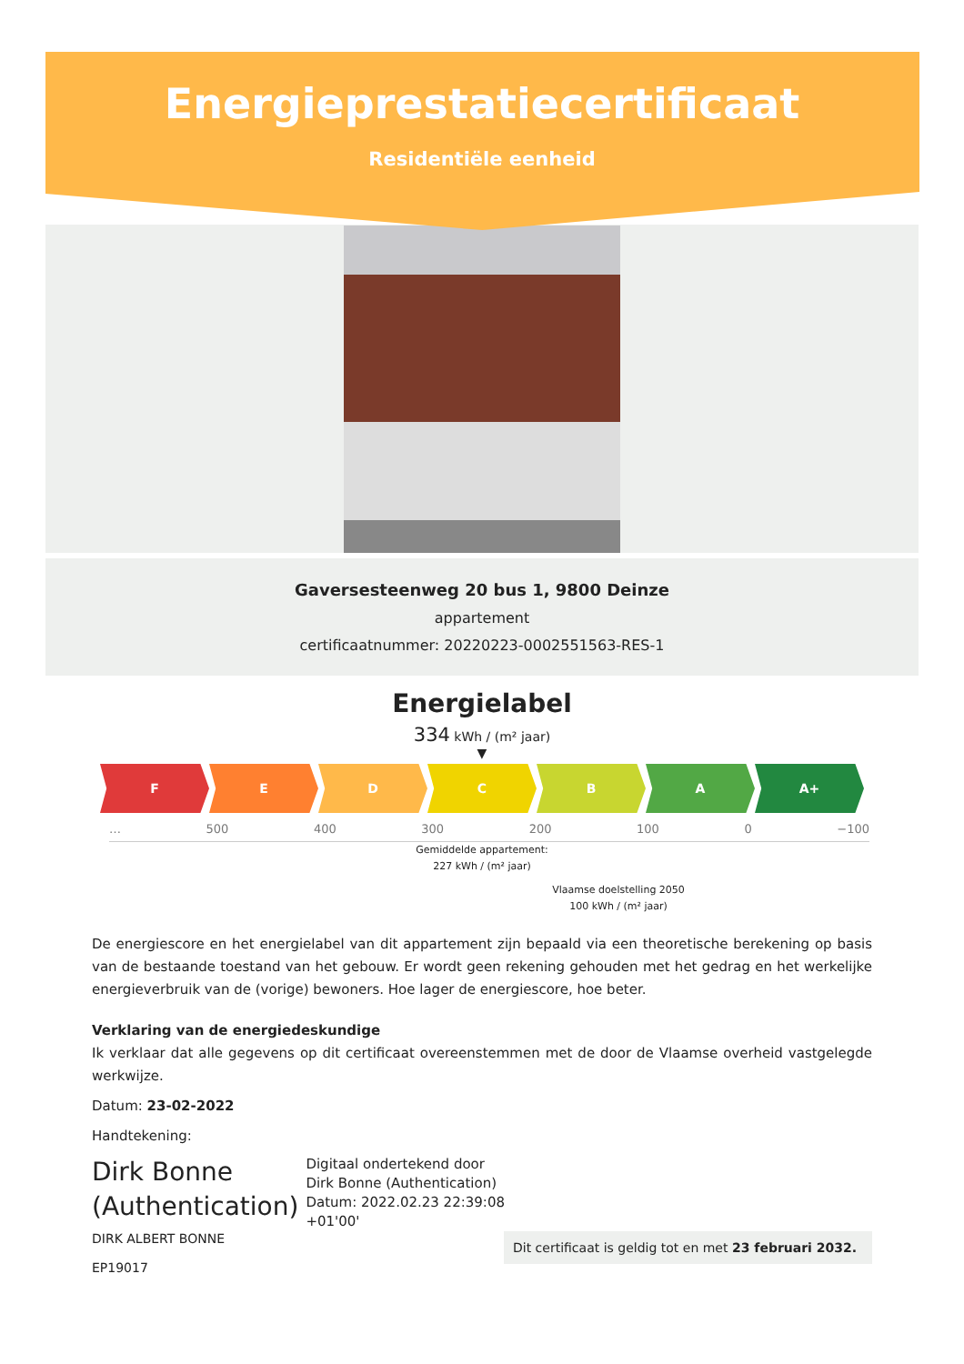Energieprestatiecertificaat
Residentiële eenheid
Gaversesteenweg 20 bus 1, 9800 Deinze
appartement
certificaatnummer: 20220223-0002551563-RES-1
Energielabel
334 kWh / (m² jaar)
▼
F E D C B A A+
… 500 400 300 200 100 0 −100
Gemiddelde appartement:
227 kWh / (m² jaar)
Vlaamse doelstelling 2050
100 kWh / (m² jaar)
De energiescore en het energielabel van dit appartement zijn bepaald via een theoretische berekening op basis van de bestaande toestand van het gebouw. Er wordt geen rekening gehouden met het gedrag en het werkelijke energieverbruik van de (vorige) bewoners. Hoe lager de energiescore, hoe beter.
Verklaring van de energiedeskundige
Ik verklaar dat alle gegevens op dit certificaat overeenstemmen met de door de Vlaamse overheid vastgelegde werkwijze.
Datum: 23-02-2022
Handtekening:
Dirk Bonne
(Authentication)
Digitaal ondertekend door
Dirk Bonne (Authentication)
Datum: 2022.02.23 22:39:08
+01'00'
DIRK ALBERT BONNE
EP19017
Dit certificaat is geldig tot en met 23 februari 2032.